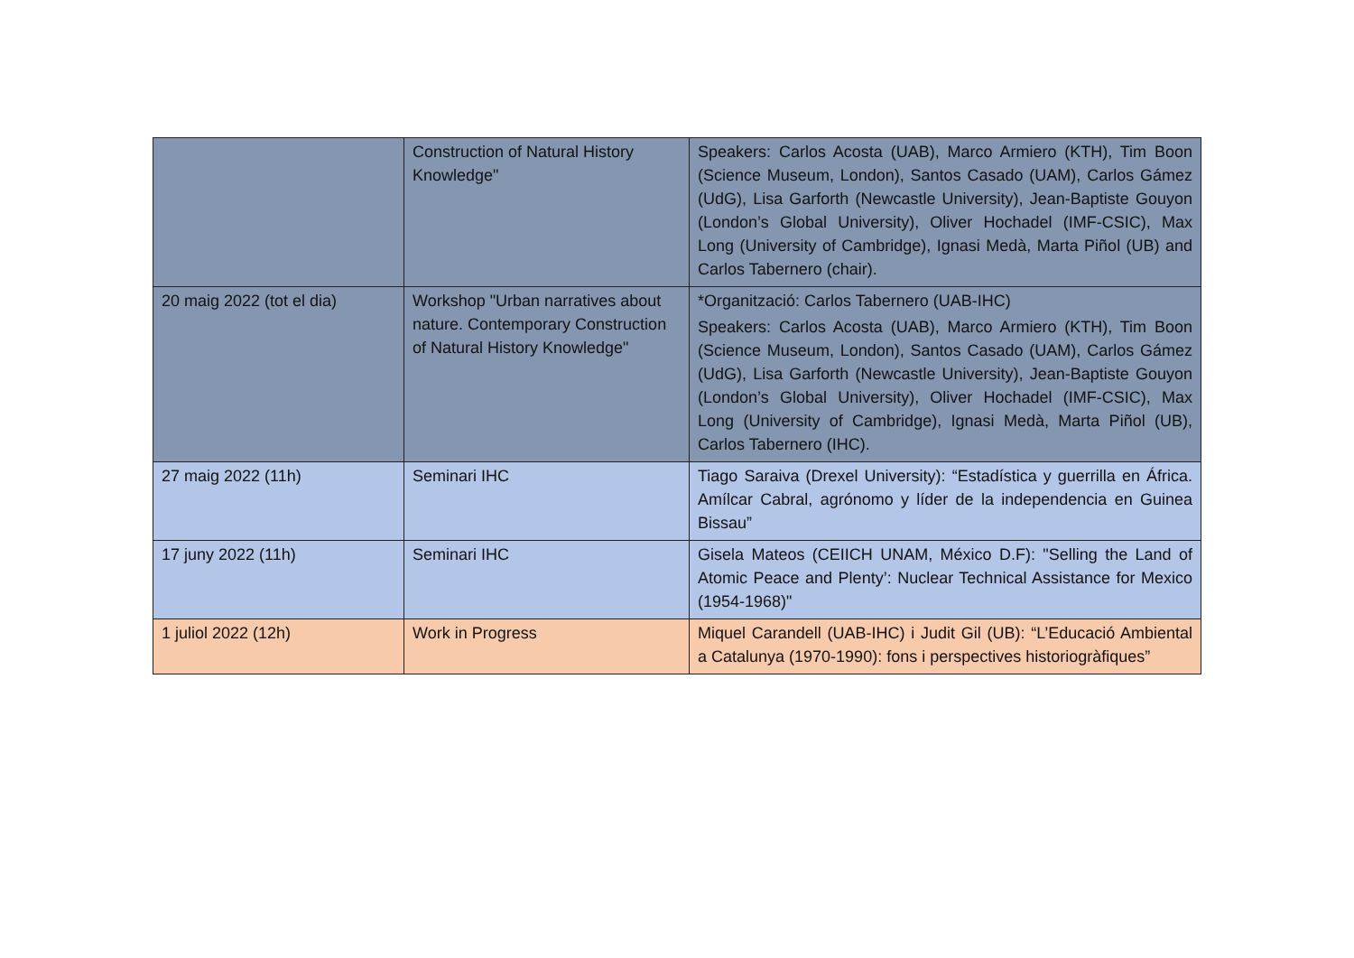| | Construction of Natural History Knowledge" | Speakers: Carlos Acosta (UAB), Marco Armiero (KTH), Tim Boon (Science Museum, London), Santos Casado (UAM), Carlos Gámez (UdG), Lisa Garforth (Newcastle University), Jean-Baptiste Gouyon (London’s Global University), Oliver Hochadel (IMF-CSIC), Max Long (University of Cambridge), Ignasi Medà, Marta Piñol (UB) and Carlos Tabernero (chair). |
| 20 maig 2022 (tot el dia) | Workshop "Urban narratives about nature. Contemporary Construction of Natural History Knowledge" | *Organització: Carlos Tabernero (UAB-IHC) Speakers: Carlos Acosta (UAB), Marco Armiero (KTH), Tim Boon (Science Museum, London), Santos Casado (UAM), Carlos Gámez (UdG), Lisa Garforth (Newcastle University), Jean-Baptiste Gouyon (London’s Global University), Oliver Hochadel (IMF-CSIC), Max Long (University of Cambridge), Ignasi Medà, Marta Piñol (UB), Carlos Tabernero (IHC). |
| 27 maig 2022 (11h) | Seminari IHC | Tiago Saraiva (Drexel University): “Estadística y guerrilla en África. Amílcar Cabral, agrónomo y líder de la independencia en Guinea Bissau” |
| 17 juny 2022 (11h) | Seminari IHC | Gisela Mateos (CEIICH UNAM, México D.F): "Selling the Land of Atomic Peace and Plenty’: Nuclear Technical Assistance for Mexico (1954-1968)" |
| 1 juliol 2022 (12h) | Work in Progress | Miquel Carandell (UAB-IHC) i Judit Gil (UB): “L’Educació Ambiental a Catalunya (1970-1990): fons i perspectives historiogràfiques” |